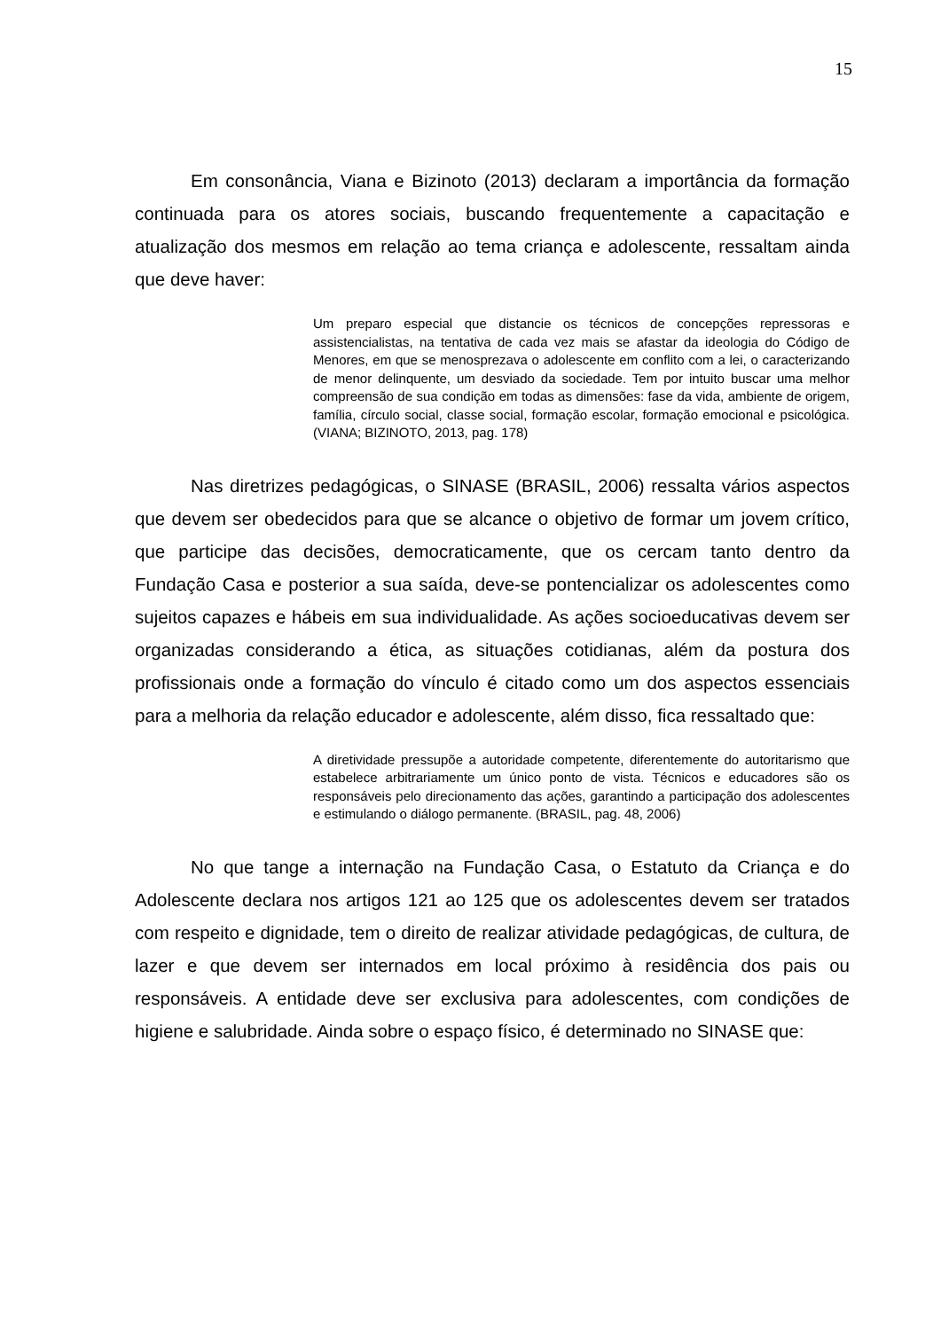15
Em consonância, Viana e Bizinoto (2013) declaram a importância da formação continuada para os atores sociais, buscando frequentemente a capacitação e atualização dos mesmos em relação ao tema criança e adolescente, ressaltam ainda que deve haver:
Um preparo especial que distancie os técnicos de concepções repressoras e assistencialistas, na tentativa de cada vez mais se afastar da ideologia do Código de Menores, em que se menosprezava o adolescente em conflito com a lei, o caracterizando de menor delinquente, um desviado da sociedade. Tem por intuito buscar uma melhor compreensão de sua condição em todas as dimensões: fase da vida, ambiente de origem, família, círculo social, classe social, formação escolar, formação emocional e psicológica. (VIANA; BIZINOTO, 2013, pag. 178)
Nas diretrizes pedagógicas, o SINASE (BRASIL, 2006) ressalta vários aspectos que devem ser obedecidos para que se alcance o objetivo de formar um jovem crítico, que participe das decisões, democraticamente, que os cercam tanto dentro da Fundação Casa e posterior a sua saída, deve-se pontencializar os adolescentes como sujeitos capazes e hábeis em sua individualidade. As ações socioeducativas devem ser organizadas considerando a ética, as situações cotidianas, além da postura dos profissionais onde a formação do vínculo é citado como um dos aspectos essenciais para a melhoria da relação educador e adolescente, além disso, fica ressaltado que:
A diretividade pressupõe a autoridade competente, diferentemente do autoritarismo que estabelece arbitrariamente um único ponto de vista. Técnicos e educadores são os responsáveis pelo direcionamento das ações, garantindo a participação dos adolescentes e estimulando o diálogo permanente. (BRASIL, pag. 48, 2006)
No que tange a internação na Fundação Casa, o Estatuto da Criança e do Adolescente declara nos artigos 121 ao 125 que os adolescentes devem ser tratados com respeito e dignidade, tem o direito de realizar atividade pedagógicas, de cultura, de lazer e que devem ser internados em local próximo à residência dos pais ou responsáveis. A entidade deve ser exclusiva para adolescentes, com condições de higiene e salubridade. Ainda sobre o espaço físico, é determinado no SINASE que: